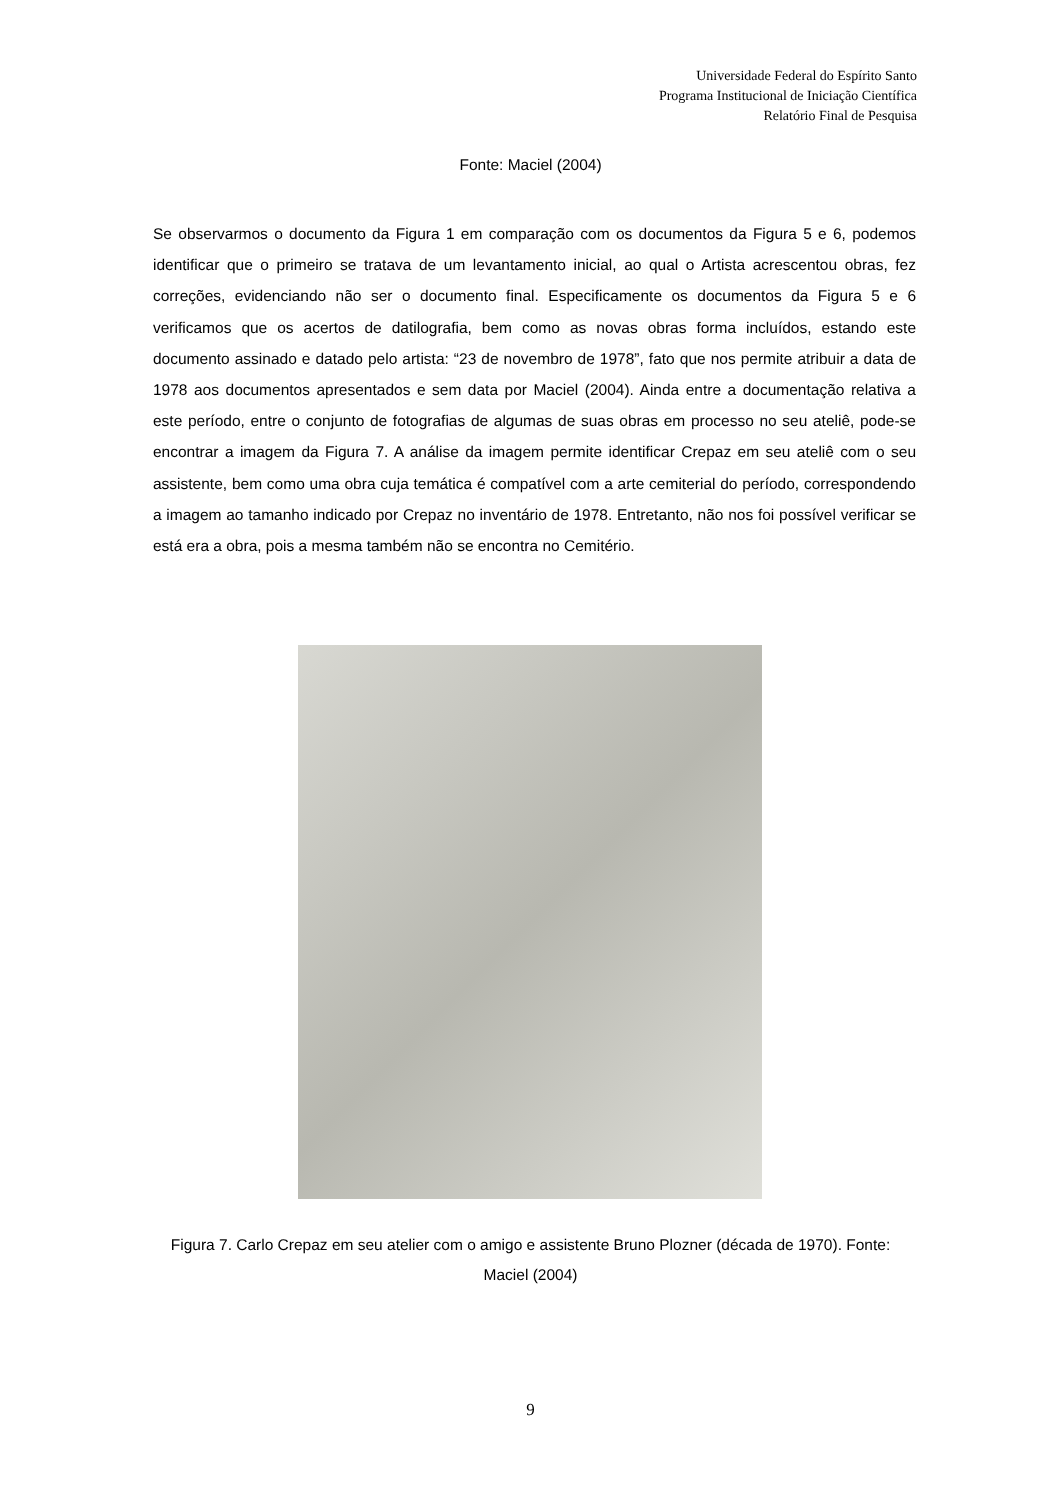Universidade Federal do Espírito Santo
Programa Institucional de Iniciação Científica
Relatório Final de Pesquisa
Fonte: Maciel (2004)
Se observarmos o documento da Figura 1 em comparação com os documentos da Figura 5 e 6, podemos identificar que o primeiro se tratava de um levantamento inicial, ao qual o Artista acrescentou obras, fez correções, evidenciando não ser o documento final. Especificamente os documentos da Figura 5 e 6 verificamos que os acertos de datilografia, bem como as novas obras forma incluídos, estando este documento assinado e datado pelo artista: “23 de novembro de 1978”, fato que nos permite atribuir a data de 1978 aos documentos apresentados e sem data por Maciel (2004). Ainda entre a documentação relativa a este período, entre o conjunto de fotografias de algumas de suas obras em processo no seu ateliê, pode-se encontrar a imagem da Figura 7. A análise da imagem permite identificar Crepaz em seu ateliê com o seu assistente, bem como uma obra cuja temática é compatível com a arte cemiterial do período, correspondendo a imagem ao tamanho indicado por Crepaz no inventário de 1978. Entretanto, não nos foi possível verificar se está era a obra, pois a mesma também não se encontra no Cemitério.
Figura 7. Carlo Crepaz em seu atelier com o amigo e assistente Bruno Plozner (década de 1970). Fonte: Maciel (2004)
9